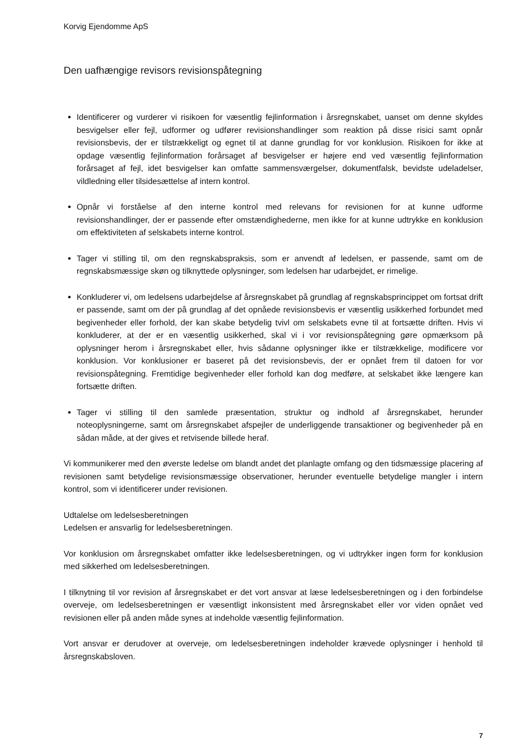Korvig Ejendomme ApS
Den uafhængige revisors revisionspåtegning
Identificerer og vurderer vi risikoen for væsentlig fejlinformation i årsregnskabet, uanset om denne skyldes besvigelser eller fejl, udformer og udfører revisionshandlinger som reaktion på disse risici samt opnår revisionsbevis, der er tilstrækkeligt og egnet til at danne grundlag for vor konklusion. Risikoen for ikke at opdage væsentlig fejlinformation forårsaget af besvigelser er højere end ved væsentlig fejlinformation forårsaget af fejl, idet besvigelser kan omfatte sammensværgelser, dokumentfalsk, bevidste udeladelser, vildledning eller tilsidesættelse af intern kontrol.
Opnår vi forståelse af den interne kontrol med relevans for revisionen for at kunne udforme revisionshandlinger, der er passende efter omstændighederne, men ikke for at kunne udtrykke en konklusion om effektiviteten af selskabets interne kontrol.
Tager vi stilling til, om den regnskabspraksis, som er anvendt af ledelsen, er passende, samt om de regnskabsmæssige skøn og tilknyttede oplysninger, som ledelsen har udarbejdet, er rimelige.
Konkluderer vi, om ledelsens udarbejdelse af årsregnskabet på grundlag af regnskabsprincippet om fortsat drift er passende, samt om der på grundlag af det opnåede revisionsbevis er væsentlig usikkerhed forbundet med begivenheder eller forhold, der kan skabe betydelig tvivl om selskabets evne til at fortsætte driften. Hvis vi konkluderer, at der er en væsentlig usikkerhed, skal vi i vor revisionspåtegning gøre opmærksom på oplysninger herom i årsregnskabet eller, hvis sådanne oplysninger ikke er tilstrækkelige, modificere vor konklusion. Vor konklusioner er baseret på det revisionsbevis, der er opnået frem til datoen for vor revisionspåtegning. Fremtidige begivenheder eller forhold kan dog medføre, at selskabet ikke længere kan fortsætte driften.
Tager vi stilling til den samlede præsentation, struktur og indhold af årsregnskabet, herunder noteoplysningerne, samt om årsregnskabet afspejler de underliggende transaktioner og begivenheder på en sådan måde, at der gives et retvisende billede heraf.
Vi kommunikerer med den øverste ledelse om blandt andet det planlagte omfang og den tidsmæssige placering af revisionen samt betydelige revisionsmæssige observationer, herunder eventuelle betydelige mangler i intern kontrol, som vi identificerer under revisionen.
Udtalelse om ledelsesberetningen
Ledelsen er ansvarlig for ledelsesberetningen.
Vor konklusion om årsregnskabet omfatter ikke ledelsesberetningen, og vi udtrykker ingen form for konklusion med sikkerhed om ledelsesberetningen.
I tilknytning til vor revision af årsregnskabet er det vort ansvar at læse ledelsesberetningen og i den forbindelse overveje, om ledelsesberetningen er væsentligt inkonsistent med årsregnskabet eller vor viden opnået ved revisionen eller på anden måde synes at indeholde væsentlig fejlinformation.
Vort ansvar er derudover at overveje, om ledelsesberetningen indeholder krævede oplysninger i henhold til årsregnskabsloven.
7